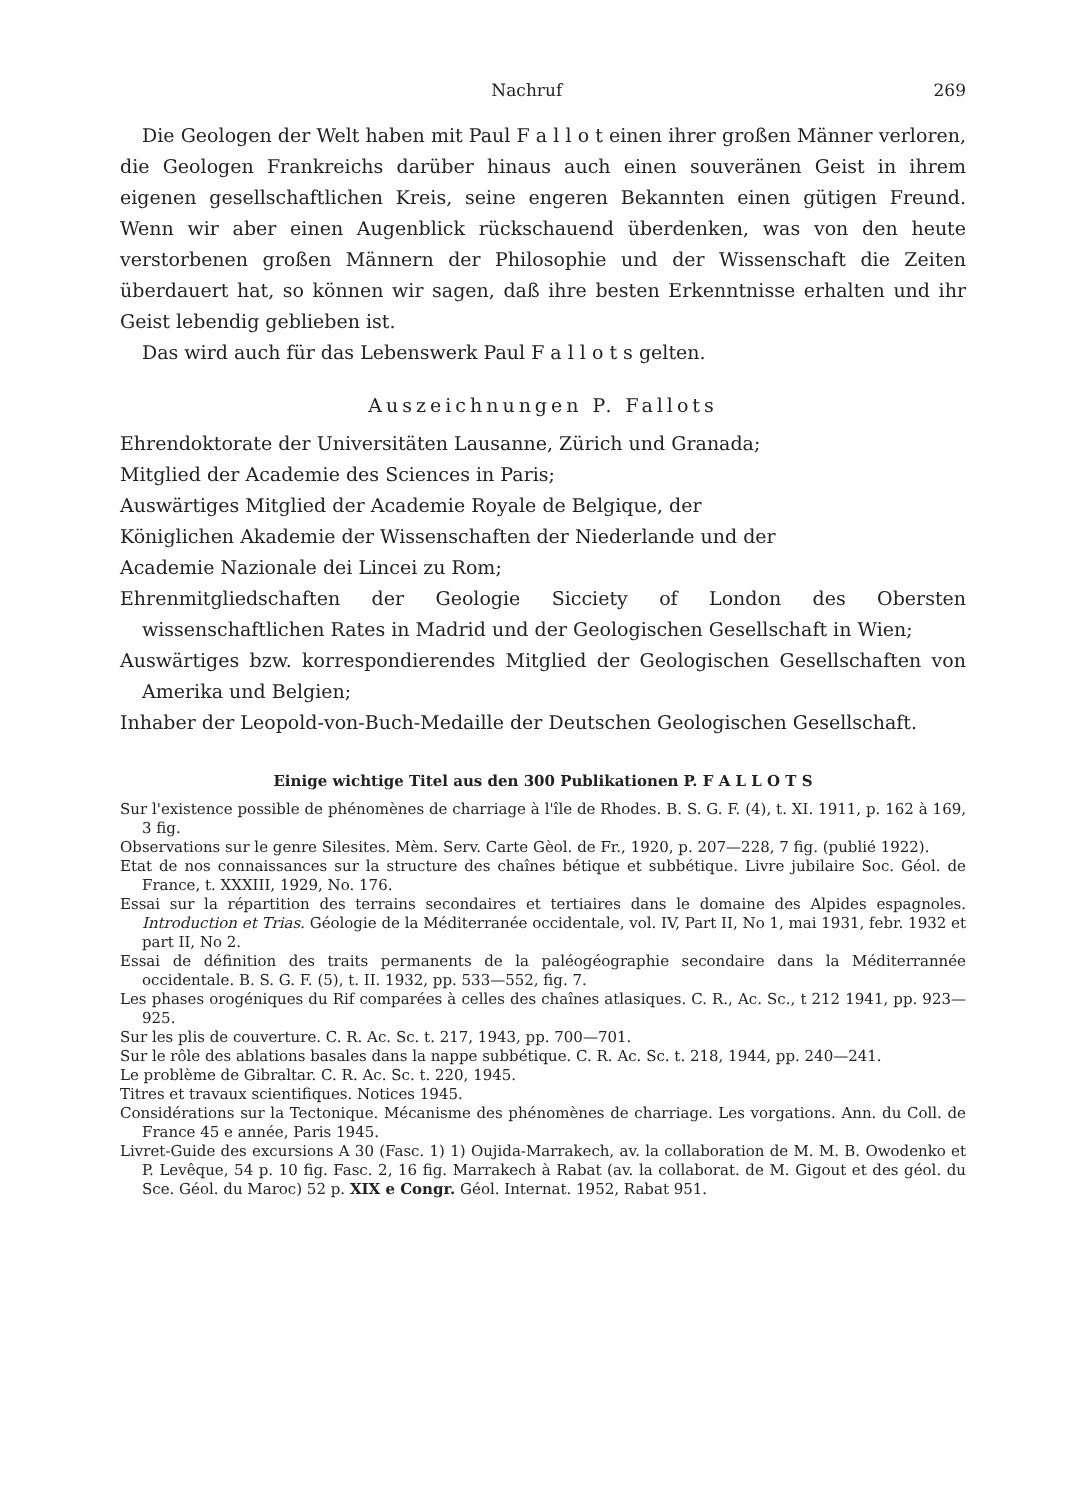Nachruf 269
Die Geologen der Welt haben mit Paul F a l l o t einen ihrer großen Männer verloren, die Geologen Frankreichs darüber hinaus auch einen souveränen Geist in ihrem eigenen gesellschaftlichen Kreis, seine engeren Bekannten einen gütigen Freund. Wenn wir aber einen Augenblick rückschauend überdenken, was von den heute verstorbenen großen Männern der Philosophie und der Wissenschaft die Zeiten überdauert hat, so können wir sagen, daß ihre besten Erkenntnisse erhalten und ihr Geist lebendig geblieben ist.
Das wird auch für das Lebenswerk Paul F a l l o t s gelten.
Auszeichnungen P. Fallots
Ehrendoktorate der Universitäten Lausanne, Zürich und Granada;
Mitglied der Academie des Sciences in Paris;
Auswärtiges Mitglied der Academie Royale de Belgique, der
Königlichen Akademie der Wissenschaften der Niederlande und der
Academie Nazionale dei Lincei zu Rom;
Ehrenmitgliedschaften der Geologie Sicciety of London des Obersten wissenschaftlichen Rates in Madrid und der Geologischen Gesellschaft in Wien;
Auswärtiges bzw. korrespondierendes Mitglied der Geologischen Gesellschaften von Amerika und Belgien;
Inhaber der Leopold-von-Buch-Medaille der Deutschen Geologischen Gesellschaft.
Einige wichtige Titel aus den 300 Publikationen P. F A L L O T S
Sur l'existence possible de phénomènes de charriage à l'île de Rhodes. B. S. G. F. (4), t. XI. 1911, p. 162 à 169, 3 fig.
Observations sur le genre Silesites. Mèm. Serv. Carte Gèol. de Fr., 1920, p. 207—228, 7 fig. (publié 1922).
Etat de nos connaissances sur la structure des chaînes bétique et subbétique. Livre jubilaire Soc. Géol. de France, t. XXXIII, 1929, No. 176.
Essai sur la répartition des terrains secondaires et tertiaires dans le domaine des Alpides espagnoles. Introduction et Trias. Géologie de la Méditerranée occidentale, vol. IV, Part II, No 1, mai 1931, febr. 1932 et part II, No 2.
Essai de définition des traits permanents de la paléogéographie secondaire dans la Méditerrannée occidentale. B. S. G. F. (5), t. II. 1932, pp. 533—552, fig. 7.
Les phases orogéniques du Rif comparées à celles des chaînes atlasiques. C. R., Ac. Sc., t 212 1941, pp. 923—925.
Sur les plis de couverture. C. R. Ac. Sc. t. 217, 1943, pp. 700—701.
Sur le rôle des ablations basales dans la nappe subbétique. C. R. Ac. Sc. t. 218, 1944, pp. 240—241.
Le problème de Gibraltar. C. R. Ac. Sc. t. 220, 1945.
Titres et travaux scientifiques. Notices 1945.
Considérations sur la Tectonique. Mécanisme des phénomènes de charriage. Les vorgations. Ann. du Coll. de France 45 e année, Paris 1945.
Livret-Guide des excursions A 30 (Fasc. 1) 1) Oujida-Marrakech, av. la collaboration de M. M. B. Owodenko et P. Levêque, 54 p. 10 fig. Fasc. 2, 16 fig. Marrakech à Rabat (av. la collaborat. de M. Gigout et des géol. du Sce. Géol. du Maroc) 52 p. XIX e Congr. Géol. Internat. 1952, Rabat 951.